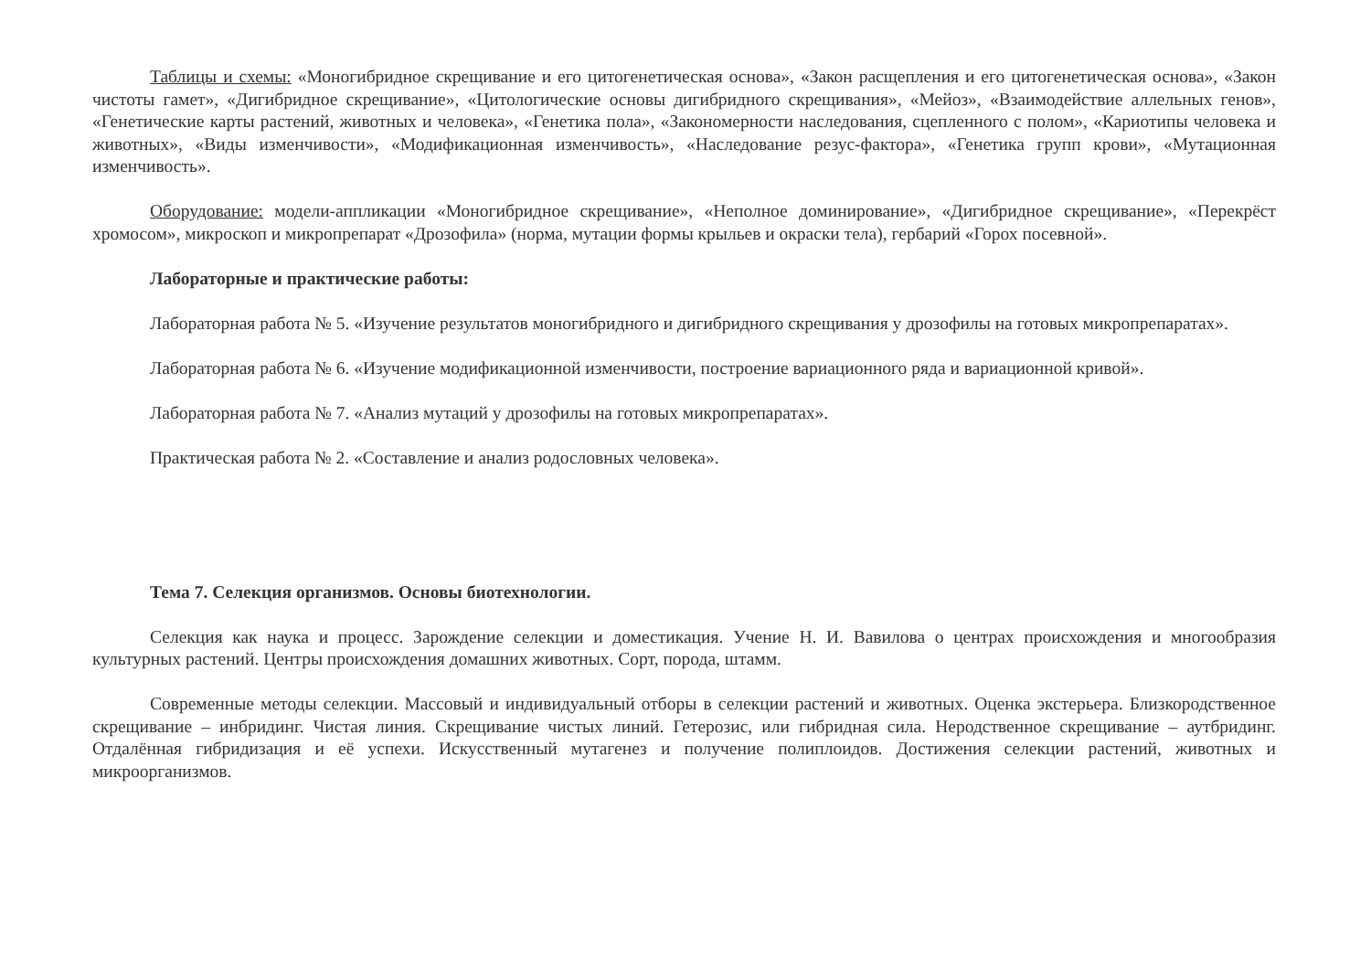Таблицы и схемы: «Моногибридное скрещивание и его цитогенетическая основа», «Закон расщепления и его цитогенетическая основа», «Закон чистоты гамет», «Дигибридное скрещивание», «Цитологические основы дигибридного скрещивания», «Мейоз», «Взаимодействие аллельных генов», «Генетические карты растений, животных и человека», «Генетика пола», «Закономерности наследования, сцепленного с полом», «Кариотипы человека и животных», «Виды изменчивости», «Модификационная изменчивость», «Наследование резус-фактора», «Генетика групп крови», «Мутационная изменчивость».
Оборудование: модели-аппликации «Моногибридное скрещивание», «Неполное доминирование», «Дигибридное скрещивание», «Перекрёст хромосом», микроскоп и микропрепарат «Дрозофила» (норма, мутации формы крыльев и окраски тела), гербарий «Горох посевной».
Лабораторные и практические работы:
Лабораторная работа № 5. «Изучение результатов моногибридного и дигибридного скрещивания у дрозофилы на готовых микропрепаратах».
Лабораторная работа № 6. «Изучение модификационной изменчивости, построение вариационного ряда и вариационной кривой».
Лабораторная работа № 7. «Анализ мутаций у дрозофилы на готовых микропрепаратах».
Практическая работа № 2. «Составление и анализ родословных человека».
Тема 7. Селекция организмов. Основы биотехнологии.
Селекция как наука и процесс. Зарождение селекции и доместикация. Учение Н. И. Вавилова о центрах происхождения и многообразия культурных растений. Центры происхождения домашних животных. Сорт, порода, штамм.
Современные методы селекции. Массовый и индивидуальный отборы в селекции растений и животных. Оценка экстерьера. Близкородственное скрещивание – инбридинг. Чистая линия. Скрещивание чистых линий. Гетерозис, или гибридная сила. Неродственное скрещивание – аутбридинг. Отдалённая гибридизация и её успехи. Искусственный мутагенез и получение полиплоидов. Достижения селекции растений, животных и микроорганизмов.